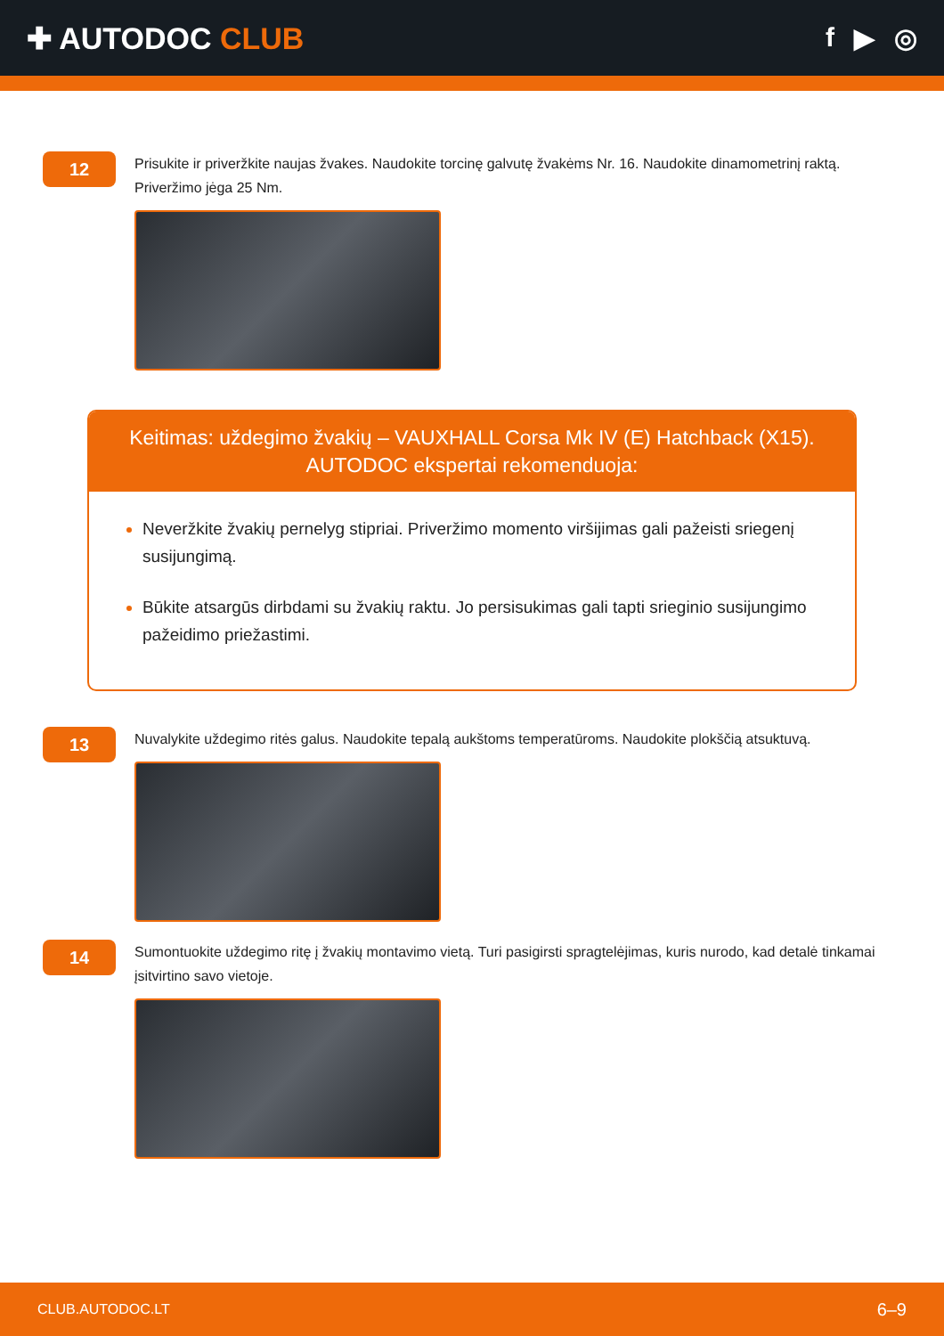✚ AUTODOC CLUB f ▶ ◎
12
Prisukite ir priveržkite naujas žvakes. Naudokite torcinę galvutę žvakėms Nr. 16. Naudokite dinamometrinį raktą. Priveržimo jėga 25 Nm.
Keitimas: uždegimo žvakių – VAUXHALL Corsa Mk IV (E) Hatchback (X15).
AUTODOC ekspertai rekomenduoja:
Neveržkite žvakių pernelyg stipriai. Priveržimo momento viršijimas gali pažeisti sriegenį susijungimą.
Būkite atsargūs dirbdami su žvakių raktu. Jo persisukimas gali tapti srieginio susijungimo pažeidimo priežastimi.
13
Nuvalykite uždegimo ritės galus. Naudokite tepalą aukštoms temperatūroms. Naudokite plokščią atsuktuvą.
14
Sumontuokite uždegimo ritę į žvakių montavimo vietą. Turi pasigirsti spragtelėjimas, kuris nurodo, kad detalė tinkamai įsitvirtino savo vietoje.
CLUB.AUTODOC.LT 6–9